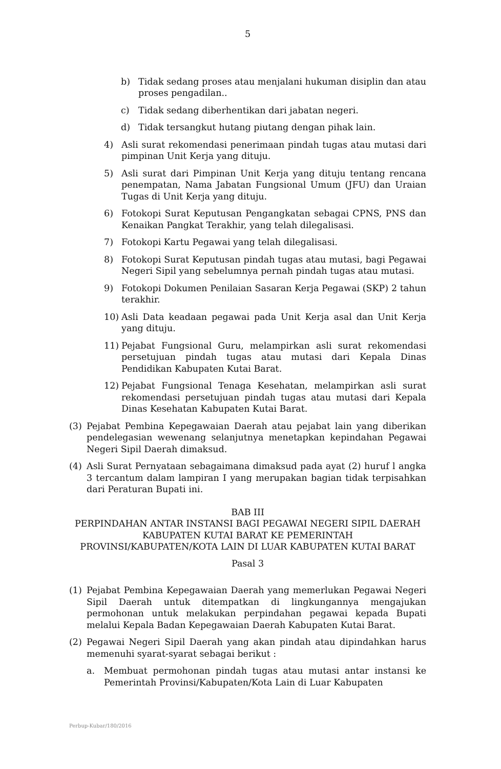5
b) Tidak sedang proses atau menjalani hukuman disiplin dan atau proses pengadilan..
c) Tidak sedang diberhentikan dari jabatan negeri.
d) Tidak tersangkut hutang piutang dengan pihak lain.
4) Asli surat rekomendasi penerimaan pindah tugas atau mutasi dari pimpinan Unit Kerja yang dituju.
5) Asli surat dari Pimpinan Unit Kerja yang dituju tentang rencana penempatan, Nama Jabatan Fungsional Umum (JFU) dan Uraian Tugas di Unit Kerja yang dituju.
6) Fotokopi Surat Keputusan Pengangkatan sebagai CPNS, PNS dan Kenaikan Pangkat Terakhir, yang telah dilegalisasi.
7) Fotokopi Kartu Pegawai yang telah dilegalisasi.
8) Fotokopi Surat Keputusan pindah tugas atau mutasi, bagi Pegawai Negeri Sipil yang sebelumnya pernah pindah tugas atau mutasi.
9) Fotokopi Dokumen Penilaian Sasaran Kerja Pegawai (SKP) 2 tahun terakhir.
10) Asli Data keadaan pegawai pada Unit Kerja asal dan Unit Kerja yang dituju.
11) Pejabat Fungsional Guru, melampirkan asli surat rekomendasi persetujuan pindah tugas atau mutasi dari Kepala Dinas Pendidikan Kabupaten Kutai Barat.
12) Pejabat Fungsional Tenaga Kesehatan, melampirkan asli surat rekomendasi persetujuan pindah tugas atau mutasi dari Kepala Dinas Kesehatan Kabupaten Kutai Barat.
(3) Pejabat Pembina Kepegawaian Daerah atau pejabat lain yang diberikan pendelegasian wewenang selanjutnya menetapkan kepindahan Pegawai Negeri Sipil Daerah dimaksud.
(4) Asli Surat Pernyataan sebagaimana dimaksud pada ayat (2) huruf l angka 3 tercantum dalam lampiran I yang merupakan bagian tidak terpisahkan dari Peraturan Bupati ini.
BAB III
PERPINDAHAN ANTAR INSTANSI BAGI PEGAWAI NEGERI SIPIL DAERAH KABUPATEN KUTAI BARAT KE PEMERINTAH
PROVINSI/KABUPATEN/KOTA LAIN DI LUAR KABUPATEN KUTAI BARAT
Pasal 3
(1) Pejabat Pembina Kepegawaian Daerah yang memerlukan Pegawai Negeri Sipil Daerah untuk ditempatkan di lingkungannya mengajukan permohonan untuk melakukan perpindahan pegawai kepada Bupati melalui Kepala Badan Kepegawaian Daerah Kabupaten Kutai Barat.
(2) Pegawai Negeri Sipil Daerah yang akan pindah atau dipindahkan harus memenuhi syarat-syarat sebagai berikut :
a. Membuat permohonan pindah tugas atau mutasi antar instansi ke Pemerintah Provinsi/Kabupaten/Kota Lain di Luar Kabupaten
Perbup-Kubar/180/2016